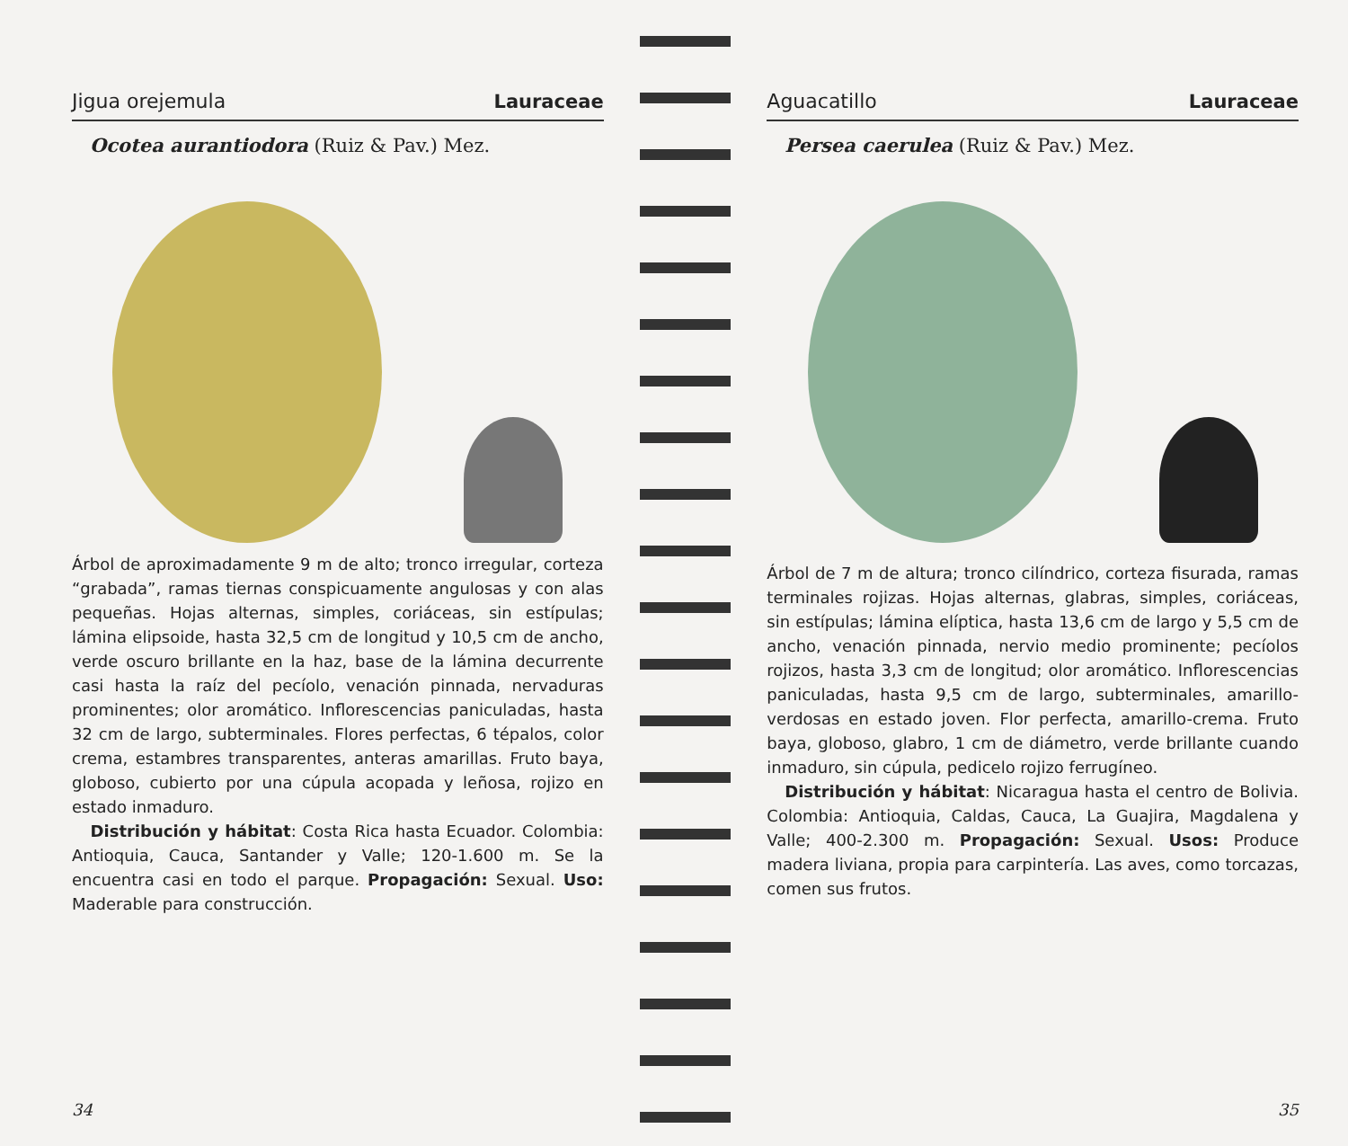Jigua orejemula Lauraceae
Ocotea aurantiodora (Ruiz & Pav.) Mez.
Árbol de aproximadamente 9 m de alto; tronco irregular, corteza “grabada”, ramas tiernas conspicuamente angulosas y con alas pequeñas. Hojas alternas, simples, coriáceas, sin estípulas; lámina elipsoide, hasta 32,5 cm de longitud y 10,5 cm de ancho, verde oscuro brillante en la haz, base de la lámina decurrente casi hasta la raíz del pecíolo, venación pinnada, nervaduras prominentes; olor aromático. Inflorescencias paniculadas, hasta 32 cm de largo, subterminales. Flores perfectas, 6 tépalos, color crema, estambres transparentes, anteras amarillas. Fruto baya, globoso, cubierto por una cúpula acopada y leñosa, rojizo en estado inmaduro.
Distribución y hábitat: Costa Rica hasta Ecuador. Colombia: Antioquia, Cauca, Santander y Valle; 120-1.600 m. Se la encuentra casi en todo el parque. Propagación: Sexual. Uso: Maderable para construcción.
34
Aguacatillo Lauraceae
Persea caerulea (Ruiz & Pav.) Mez.
Árbol de 7 m de altura; tronco cilíndrico, corteza fisurada, ramas terminales rojizas. Hojas alternas, glabras, simples, coriáceas, sin estípulas; lámina elíptica, hasta 13,6 cm de largo y 5,5 cm de ancho, venación pinnada, nervio medio prominente; pecíolos rojizos, hasta 3,3 cm de longitud; olor aromático. Inflorescencias paniculadas, hasta 9,5 cm de largo, subterminales, amarillo-verdosas en estado joven. Flor perfecta, amarillo-crema. Fruto baya, globoso, glabro, 1 cm de diámetro, verde brillante cuando inmaduro, sin cúpula, pedicelo rojizo ferrugíneo.
Distribución y hábitat: Nicaragua hasta el centro de Bolivia. Colombia: Antioquia, Caldas, Cauca, La Guajira, Magdalena y Valle; 400-2.300 m. Propagación: Sexual. Usos: Produce madera liviana, propia para carpintería. Las aves, como torcazas, comen sus frutos.
35